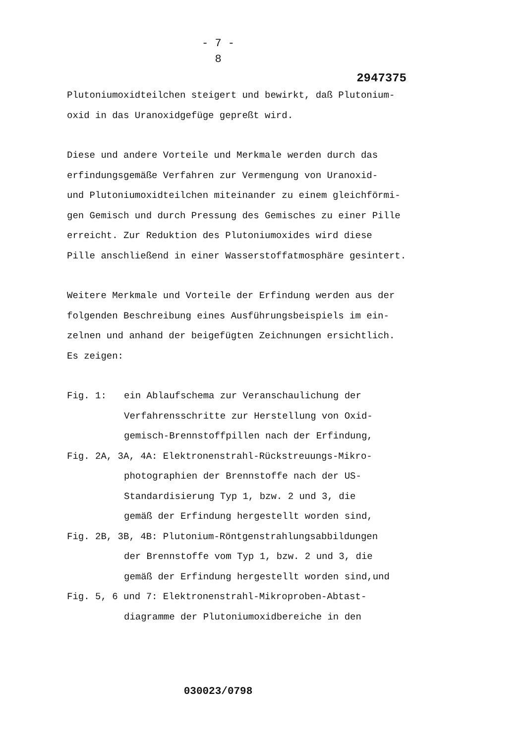- 7 -
8
2947375
Plutoniumoxidteilchen steigert und bewirkt, daß Plutonium-
oxid in das Uranoxidgefüge gepreßt wird.
Diese und andere Vorteile und Merkmale werden durch das
erfindungsgemäße Verfahren zur Vermengung von Uranoxid-
und Plutoniumoxidteilchen miteinander zu einem gleichförmi-
gen Gemisch und durch Pressung des Gemisches zu einer Pille
erreicht. Zur Reduktion des Plutoniumoxides wird diese
Pille anschließend in einer Wasserstoffatmosphäre gesintert.
Weitere Merkmale und Vorteile der Erfindung werden aus der
folgenden Beschreibung eines Ausführungsbeispiels im ein-
zelnen und anhand der beigefügten Zeichnungen ersichtlich.
Es zeigen:
Fig. 1: ein Ablaufschema zur Veranschaulichung der
Verfahrensschritte zur Herstellung von Oxid-
gemisch-Brennstoffpillen nach der Erfindung,
Fig. 2A, 3A, 4A: Elektronenstrahl-Rückstreuungs-Mikro-
photographien der Brennstoffe nach der US-
Standardisierung Typ 1, bzw. 2 und 3, die
gemäß der Erfindung hergestellt worden sind,
Fig. 2B, 3B, 4B: Plutonium-Röntgenstrahlungsabbildungen
der Brennstoffe vom Typ 1, bzw. 2 und 3, die
gemäß der Erfindung hergestellt worden sind,und
Fig. 5, 6 und 7: Elektronenstrahl-Mikroproben-Abtast-
diagramme der Plutoniumoxidbereiche in den
030023/0798